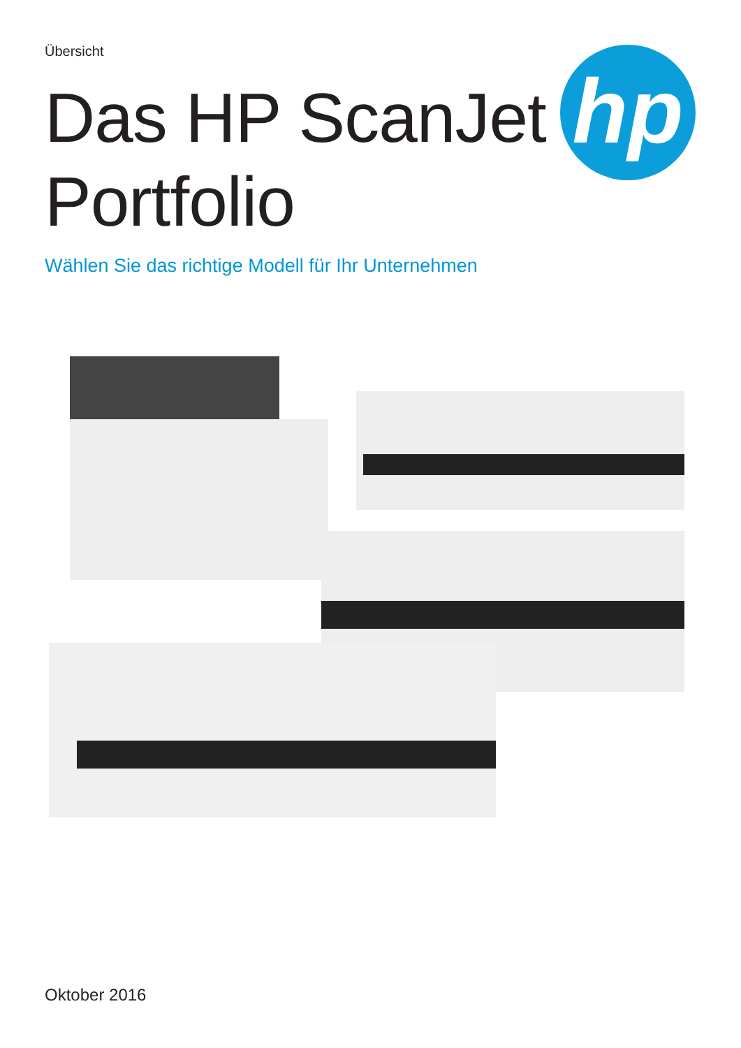Übersicht
Das HP ScanJet
Portfolio
Wählen Sie das richtige Modell für Ihr Unternehmen
hp
Oktober 2016